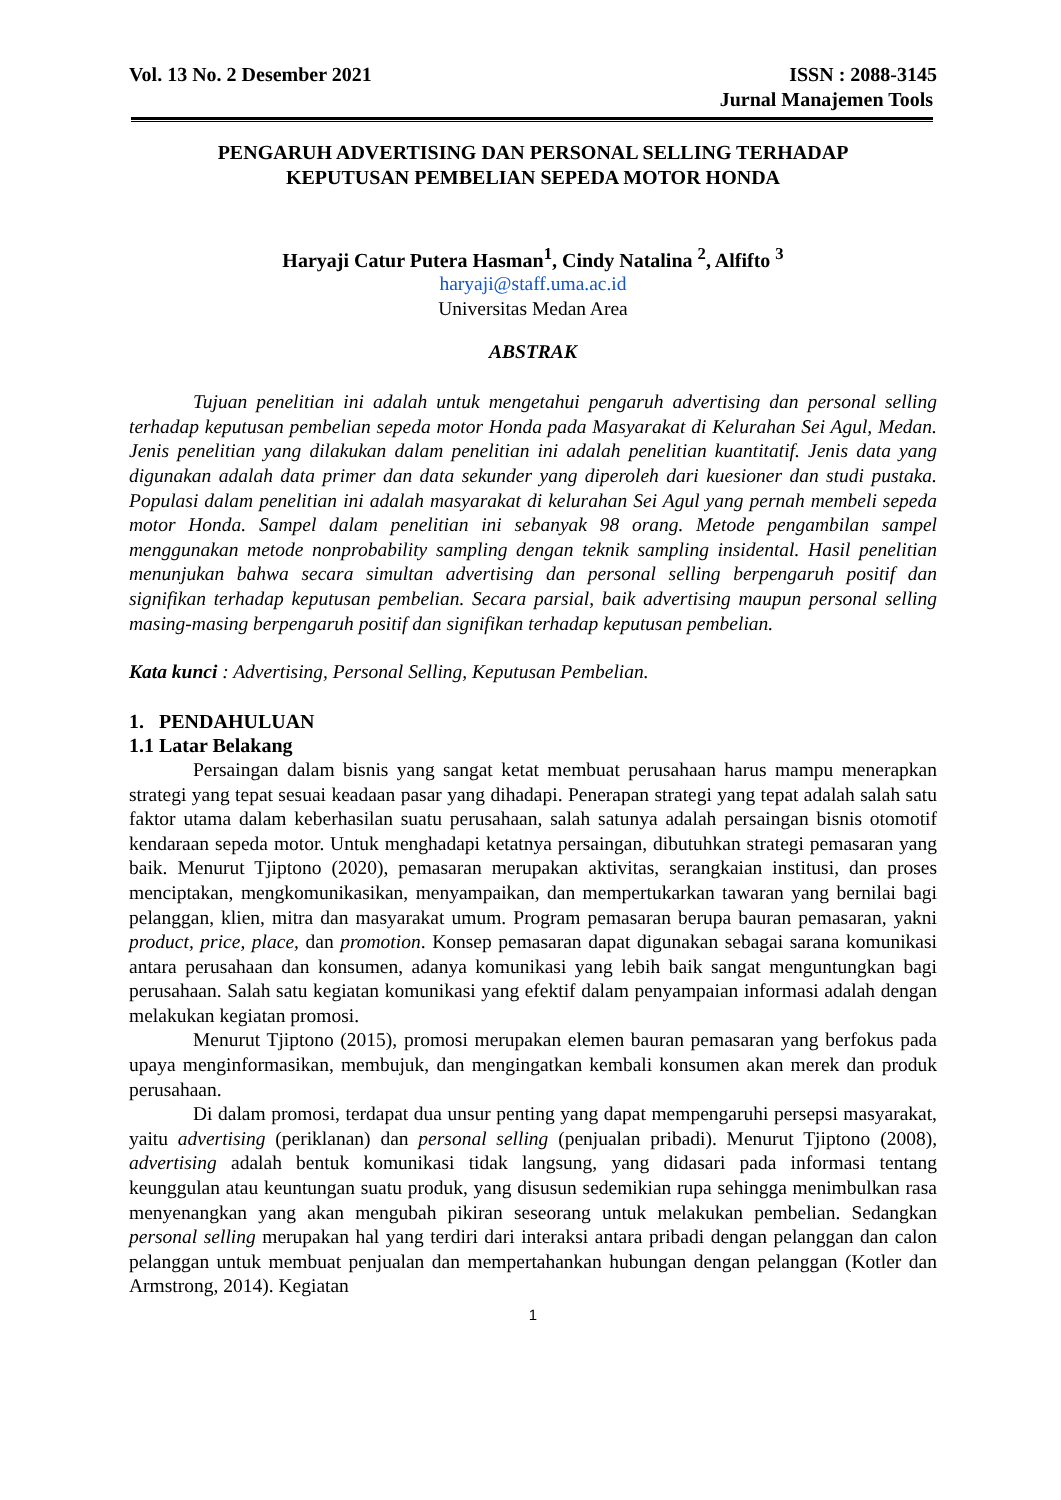Vol. 13 No. 2 Desember 2021 ISSN : 2088-3145
Jurnal Manajemen Tools
PENGARUH ADVERTISING DAN PERSONAL SELLING TERHADAP
KEPUTUSAN PEMBELIAN SEPEDA MOTOR HONDA
Haryaji Catur Putera Hasman<sup>1</sup>, Cindy Natalina <sup>2</sup>, Alfifto <sup>3</sup>
haryaji@staff.uma.ac.id
Universitas Medan Area
ABSTRAK
Tujuan penelitian ini adalah untuk mengetahui pengaruh advertising dan personal selling terhadap keputusan pembelian sepeda motor Honda pada Masyarakat di Kelurahan Sei Agul, Medan. Jenis penelitian yang dilakukan dalam penelitian ini adalah penelitian kuantitatif. Jenis data yang digunakan adalah data primer dan data sekunder yang diperoleh dari kuesioner dan studi pustaka. Populasi dalam penelitian ini adalah masyarakat di kelurahan Sei Agul yang pernah membeli sepeda motor Honda. Sampel dalam penelitian ini sebanyak 98 orang. Metode pengambilan sampel menggunakan metode nonprobability sampling dengan teknik sampling insidental. Hasil penelitian menunjukan bahwa secara simultan advertising dan personal selling berpengaruh positif dan signifikan terhadap keputusan pembelian. Secara parsial, baik advertising maupun personal selling masing-masing berpengaruh positif dan signifikan terhadap keputusan pembelian.
Kata kunci : Advertising, Personal Selling, Keputusan Pembelian.
1. PENDAHULUAN
1.1 Latar Belakang
Persaingan dalam bisnis yang sangat ketat membuat perusahaan harus mampu menerapkan strategi yang tepat sesuai keadaan pasar yang dihadapi. Penerapan strategi yang tepat adalah salah satu faktor utama dalam keberhasilan suatu perusahaan, salah satunya adalah persaingan bisnis otomotif kendaraan sepeda motor. Untuk menghadapi ketatnya persaingan, dibutuhkan strategi pemasaran yang baik. Menurut Tjiptono (2020), pemasaran merupakan aktivitas, serangkaian institusi, dan proses menciptakan, mengkomunikasikan, menyampaikan, dan mempertukarkan tawaran yang bernilai bagi pelanggan, klien, mitra dan masyarakat umum. Program pemasaran berupa bauran pemasaran, yakni product, price, place, dan promotion. Konsep pemasaran dapat digunakan sebagai sarana komunikasi antara perusahaan dan konsumen, adanya komunikasi yang lebih baik sangat menguntungkan bagi perusahaan. Salah satu kegiatan komunikasi yang efektif dalam penyampaian informasi adalah dengan melakukan kegiatan promosi.
Menurut Tjiptono (2015), promosi merupakan elemen bauran pemasaran yang berfokus pada upaya menginformasikan, membujuk, dan mengingatkan kembali konsumen akan merek dan produk perusahaan.
Di dalam promosi, terdapat dua unsur penting yang dapat mempengaruhi persepsi masyarakat, yaitu advertising (periklanan) dan personal selling (penjualan pribadi). Menurut Tjiptono (2008), advertising adalah bentuk komunikasi tidak langsung, yang didasari pada informasi tentang keunggulan atau keuntungan suatu produk, yang disusun sedemikian rupa sehingga menimbulkan rasa menyenangkan yang akan mengubah pikiran seseorang untuk melakukan pembelian. Sedangkan personal selling merupakan hal yang terdiri dari interaksi antara pribadi dengan pelanggan dan calon pelanggan untuk membuat penjualan dan mempertahankan hubungan dengan pelanggan (Kotler dan Armstrong, 2014). Kegiatan
1